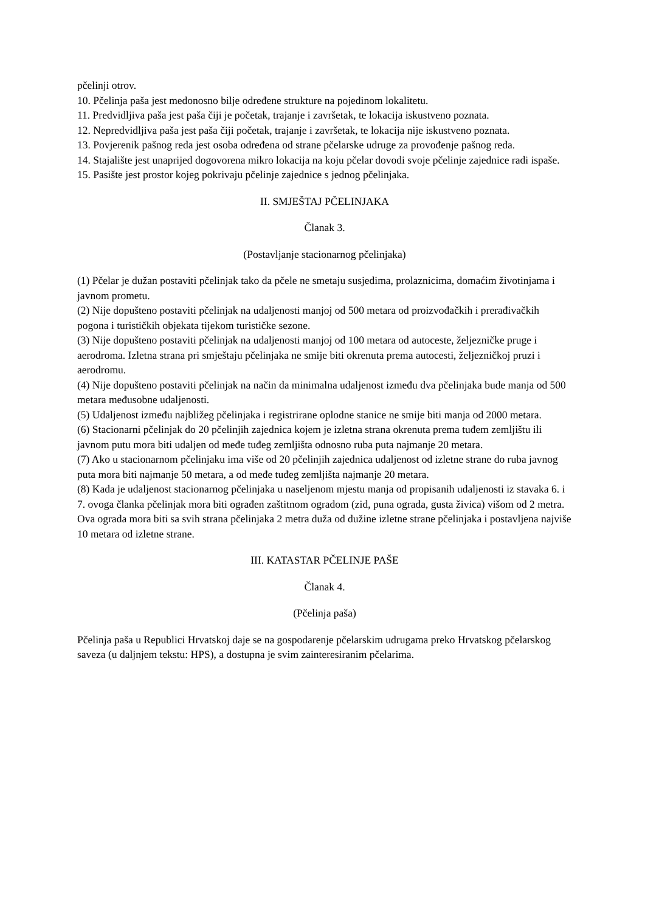pčelinji otrov.
10. Pčelinja paša jest medonosno bilje određene strukture na pojedinom lokalitetu.
11. Predvidljiva paša jest paša čiji je početak, trajanje i završetak, te lokacija iskustveno poznata.
12. Nepredvidljiva paša jest paša čiji početak, trajanje i završetak, te lokacija nije iskustveno poznata.
13. Povjerenik pašnog reda jest osoba određena od strane pčelarske udruge za provođenje pašnog reda.
14. Stajalište jest unaprijed dogovorena mikro lokacija na koju pčelar dovodi svoje pčelinje zajednice radi ispaše.
15. Pasište jest prostor kojeg pokrivaju pčelinje zajednice s jednog pčelinjaka.
II. SMJEŠTAJ PČELINJAKA
Članak 3.
(Postavljanje stacionarnog pčelinjaka)
(1) Pčelar je dužan postaviti pčelinjak tako da pčele ne smetaju susjedima, prolaznicima, domaćim životinjama i javnom prometu.
(2) Nije dopušteno postaviti pčelinjak na udaljenosti manjoj od 500 metara od proizvođačkih i prerađivačkih pogona i turističkih objekata tijekom turističke sezone.
(3) Nije dopušteno postaviti pčelinjak na udaljenosti manjoj od 100 metara od autoceste, željezničke pruge i aerodroma. Izletna strana pri smještaju pčelinjaka ne smije biti okrenuta prema autocesti, željezničkoj pruzi i aerodromu.
(4) Nije dopušteno postaviti pčelinjak na način da minimalna udaljenost između dva pčelinjaka bude manja od 500 metara međusobne udaljenosti.
(5) Udaljenost između najbližeg pčelinjaka i registrirane oplodne stanice ne smije biti manja od 2000 metara.
(6) Stacionarni pčelinjak do 20 pčelinjih zajednica kojem je izletna strana okrenuta prema tuđem zemljištu ili javnom putu mora biti udaljen od međe tuđeg zemljišta odnosno ruba puta najmanje 20 metara.
(7) Ako u stacionarnom pčelinjaku ima više od 20 pčelinjih zajednica udaljenost od izletne strane do ruba javnog puta mora biti najmanje 50 metara, a od međe tuđeg zemljišta najmanje 20 metara.
(8) Kada je udaljenost stacionarnog pčelinjaka u naseljenom mjestu manja od propisanih udaljenosti iz stavaka 6. i 7. ovoga članka pčelinjak mora biti ograđen zaštitnom ogradom (zid, puna ograda, gusta živica) višom od 2 metra. Ova ograda mora biti sa svih strana pčelinjaka 2 metra duža od dužine izletne strane pčelinjaka i postavljena najviše 10 metara od izletne strane.
III. KATASTAR PČELINJE PAŠE
Članak 4.
(Pčelinja paša)
Pčelinja paša u Republici Hrvatskoj daje se na gospodarenje pčelarskim udrugama preko Hrvatskog pčelarskog saveza (u daljnjem tekstu: HPS), a dostupna je svim zainteresiranim pčelarima.